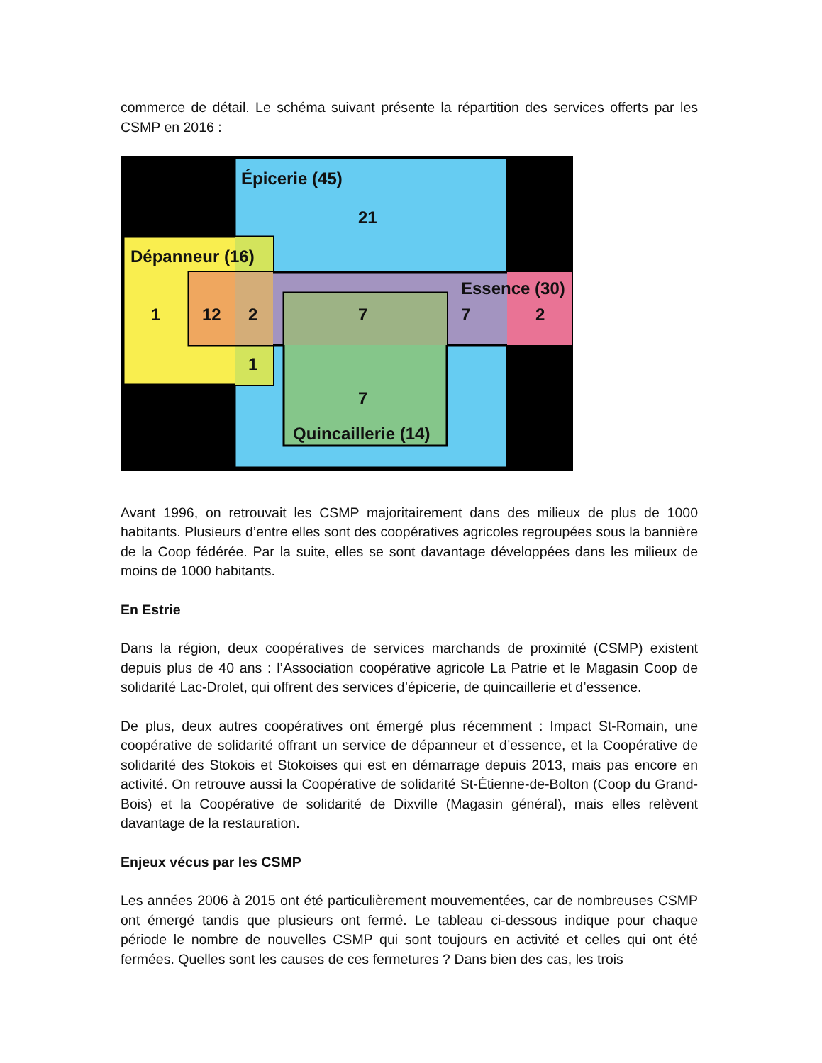commerce de détail. Le schéma suivant présente la répartition des services offerts par les CSMP en 2016 :
Épicerie (45)
21
Dépanneur (16)
Essence (30)
1
12
2
7
7
2
1
7
Quincaillerie (14)
Avant 1996, on retrouvait les CSMP majoritairement dans des milieux de plus de 1000 habitants. Plusieurs d’entre elles sont des coopératives agricoles regroupées sous la bannière de la Coop fédérée. Par la suite, elles se sont davantage développées dans les milieux de moins de 1000 habitants.
En Estrie
Dans la région, deux coopératives de services marchands de proximité (CSMP) existent depuis plus de 40 ans : l’Association coopérative agricole La Patrie et le Magasin Coop de solidarité Lac-Drolet, qui offrent des services d’épicerie, de quincaillerie et d’essence.
De plus, deux autres coopératives ont émergé plus récemment : Impact St-Romain, une coopérative de solidarité offrant un service de dépanneur et d’essence, et la Coopérative de solidarité des Stokois et Stokoises qui est en démarrage depuis 2013, mais pas encore en activité. On retrouve aussi la Coopérative de solidarité St-Étienne-de-Bolton (Coop du Grand-Bois) et la Coopérative de solidarité de Dixville (Magasin général), mais elles relèvent davantage de la restauration.
Enjeux vécus par les CSMP
Les années 2006 à 2015 ont été particulièrement mouvementées, car de nombreuses CSMP ont émergé tandis que plusieurs ont fermé. Le tableau ci-dessous indique pour chaque période le nombre de nouvelles CSMP qui sont toujours en activité et celles qui ont été fermées. Quelles sont les causes de ces fermetures ? Dans bien des cas, les trois